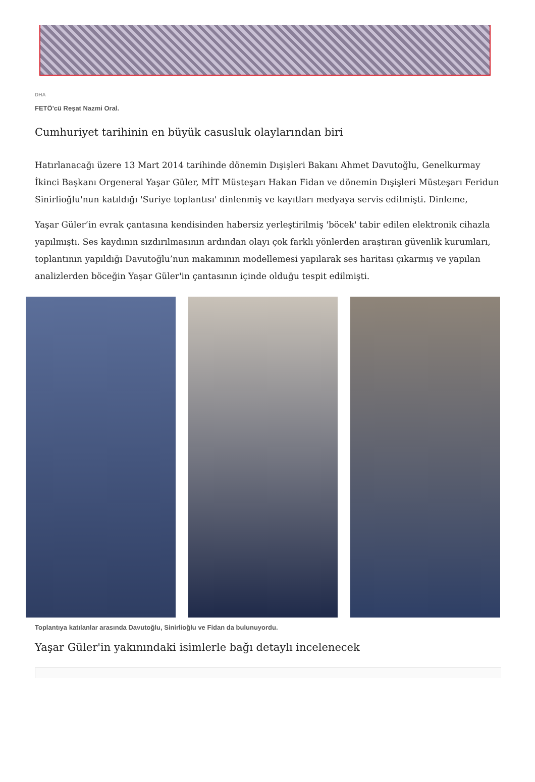DHA
FETÖ'cü Reşat Nazmi Oral.
Cumhuriyet tarihinin en büyük casusluk olaylarından biri
Hatırlanacağı üzere 13 Mart 2014 tarihinde dönemin Dışişleri Bakanı Ahmet Davutoğlu, Genelkurmay İkinci Başkanı Orgeneral Yaşar Güler, MİT Müsteşarı Hakan Fidan ve dönemin Dışişleri Müsteşarı Feridun Sinirlioğlu'nun katıldığı 'Suriye toplantısı' dinlenmiş ve kayıtları medyaya servis edilmişti. Dinleme,
Yaşar Güler’in evrak çantasına kendisinden habersiz yerleştirilmiş 'böcek' tabir edilen elektronik cihazla yapılmıştı. Ses kaydının sızdırılmasının ardından olayı çok farklı yönlerden araştıran güvenlik kurumları, toplantının yapıldığı Davutoğlu’nun makamının modellemesi yapılarak ses haritası çıkarmış ve yapılan analizlerden böceğin Yaşar Güler'in çantasının içinde olduğu tespit edilmişti.
Toplantıya katılanlar arasında Davutoğlu, Sinirlioğlu ve Fidan da bulunuyordu.
Yaşar Güler'in yakınındaki isimlerle bağı detaylı incelenecek